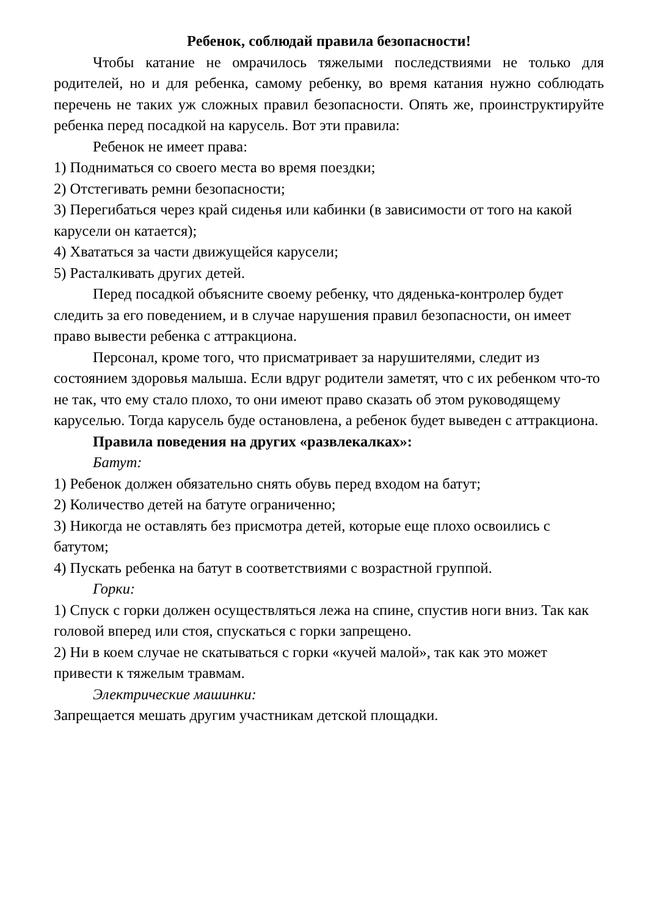Ребенок, соблюдай правила безопасности!
Чтобы катание не омрачилось тяжелыми последствиями не только для родителей, но и для ребенка, самому ребенку, во время катания нужно соблюдать перечень не таких уж сложных правил безопасности. Опять же, проинструктируйте ребенка перед посадкой на карусель. Вот эти правила:
Ребенок не имеет права:
1) Подниматься со своего места во время поездки;
2) Отстегивать ремни безопасности;
3) Перегибаться через край сиденья или кабинки (в зависимости от того на какой карусели он катается);
4) Хвататься за части движущейся карусели;
5) Расталкивать других детей.
Перед посадкой объясните своему ребенку, что дяденька-контролер будет следить за его поведением, и в случае нарушения правил безопасности, он имеет право вывести ребенка с аттракциона.
Персонал, кроме того, что присматривает за нарушителями, следит из состоянием здоровья малыша. Если вдруг родители заметят, что с их ребенком что-то не так, что ему стало плохо, то они имеют право сказать об этом руководящему каруселью. Тогда карусель буде остановлена, а ребенок будет выведен с аттракциона.
Правила поведения на других «развлекалках»:
Батут:
1) Ребенок должен обязательно снять обувь перед входом на батут;
2) Количество детей на батуте ограниченно;
3) Никогда не оставлять без присмотра детей, которые еще плохо освоились с батутом;
4) Пускать ребенка на батут в соответствиями с возрастной группой.
Горки:
1) Спуск с горки должен осуществляться лежа на спине, спустив ноги вниз. Так как головой вперед или стоя, спускаться с горки запрещено.
2) Ни в коем случае не скатываться с горки «кучей малой», так как это может привести к тяжелым травмам.
Электрические машинки:
Запрещается мешать другим участникам детской площадки.